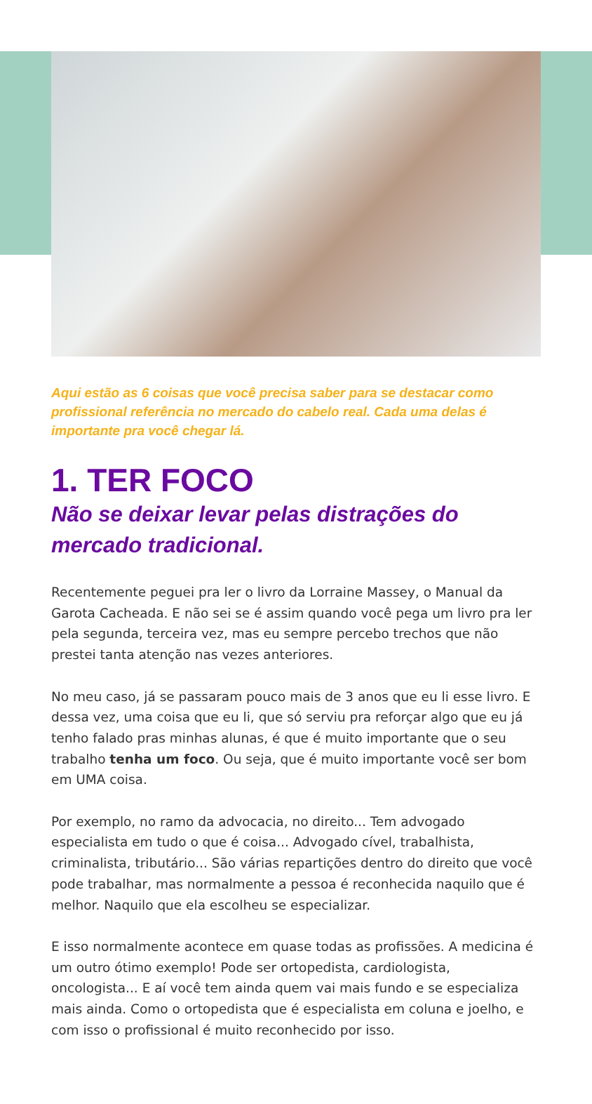Aqui estão as 6 coisas que você precisa saber para se destacar como profissional referência no mercado do cabelo real. Cada uma delas é importante pra você chegar lá.
1. TER FOCO
Não se deixar levar pelas distrações do mercado tradicional.
Recentemente peguei pra ler o livro da Lorraine Massey, o Manual da Garota Cacheada. E não sei se é assim quando você pega um livro pra ler pela segunda, terceira vez, mas eu sempre percebo trechos que não prestei tanta atenção nas vezes anteriores.
No meu caso, já se passaram pouco mais de 3 anos que eu li esse livro. E dessa vez, uma coisa que eu li, que só serviu pra reforçar algo que eu já tenho falado pras minhas alunas, é que é muito importante que o seu trabalho tenha um foco. Ou seja, que é muito importante você ser bom em UMA coisa.
Por exemplo, no ramo da advocacia, no direito... Tem advogado especialista em tudo o que é coisa... Advogado cível, trabalhista, criminalista, tributário... São várias repartições dentro do direito que você pode trabalhar, mas normalmente a pessoa é reconhecida naquilo que é melhor. Naquilo que ela escolheu se especializar.
E isso normalmente acontece em quase todas as profissões. A medicina é um outro ótimo exemplo! Pode ser ortopedista, cardiologista, oncologista... E aí você tem ainda quem vai mais fundo e se especializa mais ainda. Como o ortopedista que é especialista em coluna e joelho, e com isso o profissional é muito reconhecido por isso.